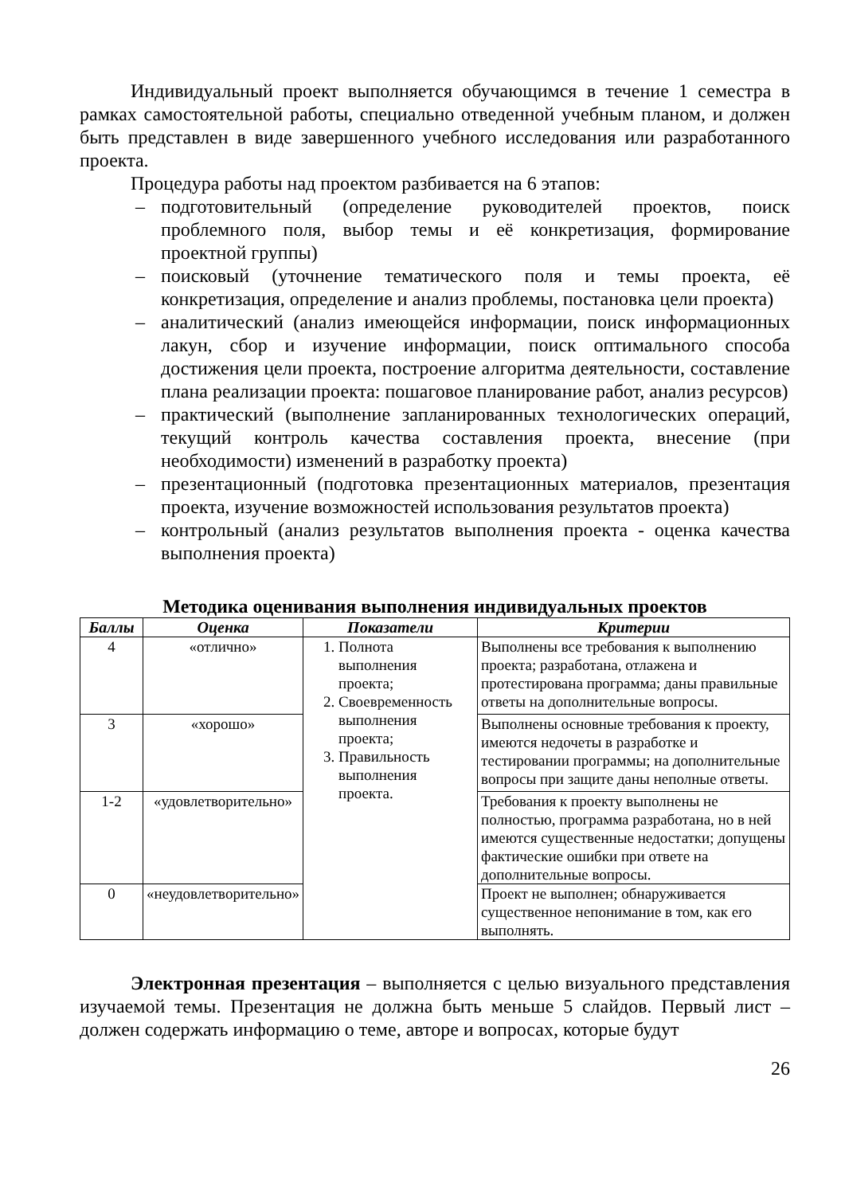Индивидуальный проект выполняется обучающимся в течение 1 семестра в рамках самостоятельной работы, специально отведенной учебным планом, и должен быть представлен в виде завершенного учебного исследования или разработанного проекта.
Процедура работы над проектом разбивается на 6 этапов:
– подготовительный (определение руководителей проектов, поиск проблемного поля, выбор темы и её конкретизация, формирование проектной группы)
– поисковый (уточнение тематического поля и темы проекта, её конкретизация, определение и анализ проблемы, постановка цели проекта)
– аналитический (анализ имеющейся информации, поиск информационных лакун, сбор и изучение информации, поиск оптимального способа достижения цели проекта, построение алгоритма деятельности, составление плана реализации проекта: пошаговое планирование работ, анализ ресурсов)
– практический (выполнение запланированных технологических операций, текущий контроль качества составления проекта, внесение (при необходимости) изменений в разработку проекта)
– презентационный (подготовка презентационных материалов, презентация проекта, изучение возможностей использования результатов проекта)
– контрольный (анализ результатов выполнения проекта - оценка качества выполнения проекта)
Методика оценивания выполнения индивидуальных проектов
| Баллы | Оценка | Показатели | Критерии |
| --- | --- | --- | --- |
| 4 | «отлично» | 1. Полнота выполнения проекта; 2. Своевременность выполнения проекта; 3. Правильность выполнения проекта. | Выполнены все требования к выполнению проекта; разработана, отлажена и протестирована программа; даны правильные ответы на дополнительные вопросы. |
| 3 | «хорошо» | | Выполнены основные требования к проекту, имеются недочеты в разработке и тестировании программы; на дополнительные вопросы при защите даны неполные ответы. |
| 1-2 | «удовлетворительно» | | Требования к проекту выполнены не полностью, программа разработана, но в ней имеются существенные недостатки; допущены фактические ошибки при ответе на дополнительные вопросы. |
| 0 | «неудовлетворительно» | | Проект не выполнен; обнаруживается существенное непонимание в том, как его выполнять. |
Электронная презентация – выполняется с целью визуального представления изучаемой темы. Презентация не должна быть меньше 5 слайдов. Первый лист – должен содержать информацию о теме, авторе и вопросах, которые будут
26